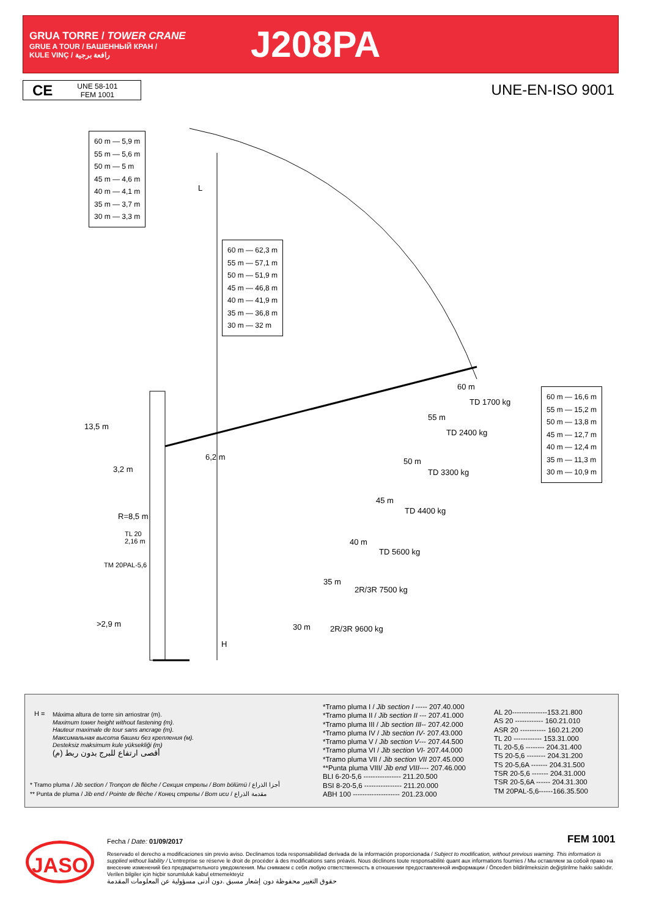GRUA TORRE / TOWER CRANE
GRUE A TOUR / БАШЕННЫЙ КРАН /
KULE VINÇ / رافعة برجية
J208PA
CE UNE 58-101
FEM 1001
UNE-EN-ISO 9001
60 m — 5,9 m
55 m — 5,6 m
50 m — 5 m
45 m — 4,6 m
40 m — 4,1 m
35 m — 3,7 m
30 m — 3,3 m
L
60 m — 62,3 m
55 m — 57,1 m
50 m — 51,9 m
45 m — 46,8 m
40 m — 41,9 m
35 m — 36,8 m
30 m — 32 m
60 m — 16,6 m
55 m — 15,2 m
50 m — 13,8 m
45 m — 12,7 m
40 m — 12,4 m
35 m — 11,3 m
30 m — 10,9 m
60 m
TD 1700 kg
55 m
TD 2400 kg
50 m
TD 3300 kg
45 m
TD 4400 kg
40 m
TD 5600 kg
35 m
2R/3R 7500 kg
30 m 2R/3R 9600 kg
13,5 m
6,2 m
3,2 m
R=8,5 m
TL 20
2,16 m
TM 20PAL-5,6
>2,9 m
H
H =
Máxima altura de torre sin arriostrar (m).
Maximum tower height without fastening (m).
Hauteur maximale de tour sans ancrage (m).
Максимальная высота башни без крепления (м).
Desteksiz maksimum kule yüksekliği (m)
أقصى ارتفاع للبرج بدون ربط (م)
* Tramo pluma / Jib section / Tronçon de flèche / Секция стрелы / Bom bölümü / أجزا الذراع
** Punta de pluma / Jib end / Pointe de flèche / Конец стрелы / Bom ucu / مقدمة الذراع
*Tramo pluma I / Jib section I ----- 207.40.000
*Tramo pluma II / Jib section II --- 207.41.000
*Tramo pluma III / Jib section III-- 207.42.000
*Tramo pluma IV / Jib section IV- 207.43.000
*Tramo pluma V / Jib section V--- 207.44.500
*Tramo pluma VI / Jib section VI- 207.44.000
*Tramo pluma VII / Jib section VII 207.45.000
**Punta pluma VIII/ Jib end VIII---- 207.46.000
BLI 6-20-5,6 ---------------- 211.20.500
BSI 8-20-5,6 ---------------- 211.20.000
ABH 100 -------------------- 201.23.000
AL 20---------------153.21.800
AS 20 ------------ 160.21.010
ASR 20 ----------- 160.21.200
TL 20 ------------ 153.31.000
TL 20-5,6 -------- 204.31.400
TS 20-5,6 -------- 204.31.200
TS 20-5,6A ------- 204.31.500
TSR 20-5,6 ------- 204.31.000
TSR 20-5,6A ------ 204.31.300
TM 20PAL-5,6------166.35.500
JASO Fecha / Date: 01/09/2017 FEM 1001
Reservado el derecho a modificaciones sin previo aviso. Declinamos toda responsabilidad derivada de la información proporcionada / Subject to modification, without previous warning. This information is supplied without liability / L'entreprise se réserve le droit de procéder à des modifications sans préavis. Nous déclinons toute responsabilité quant aux informations fournies / Мы оставляем за собой право на внесение изменений без предварительного уведомления. Мы снимаем с себя любую ответственность в отношении предоставленной информации / Önceden bildirilmeksizin değiştirilme hakkı saklıdır. Verilen bilgiler için hiçbir sorumluluk kabul etmemekteyiz
حقوق التغيير محفوظة دون إشعار مسبق .دون أدنى مسؤولية عن المعلومات المقدمة